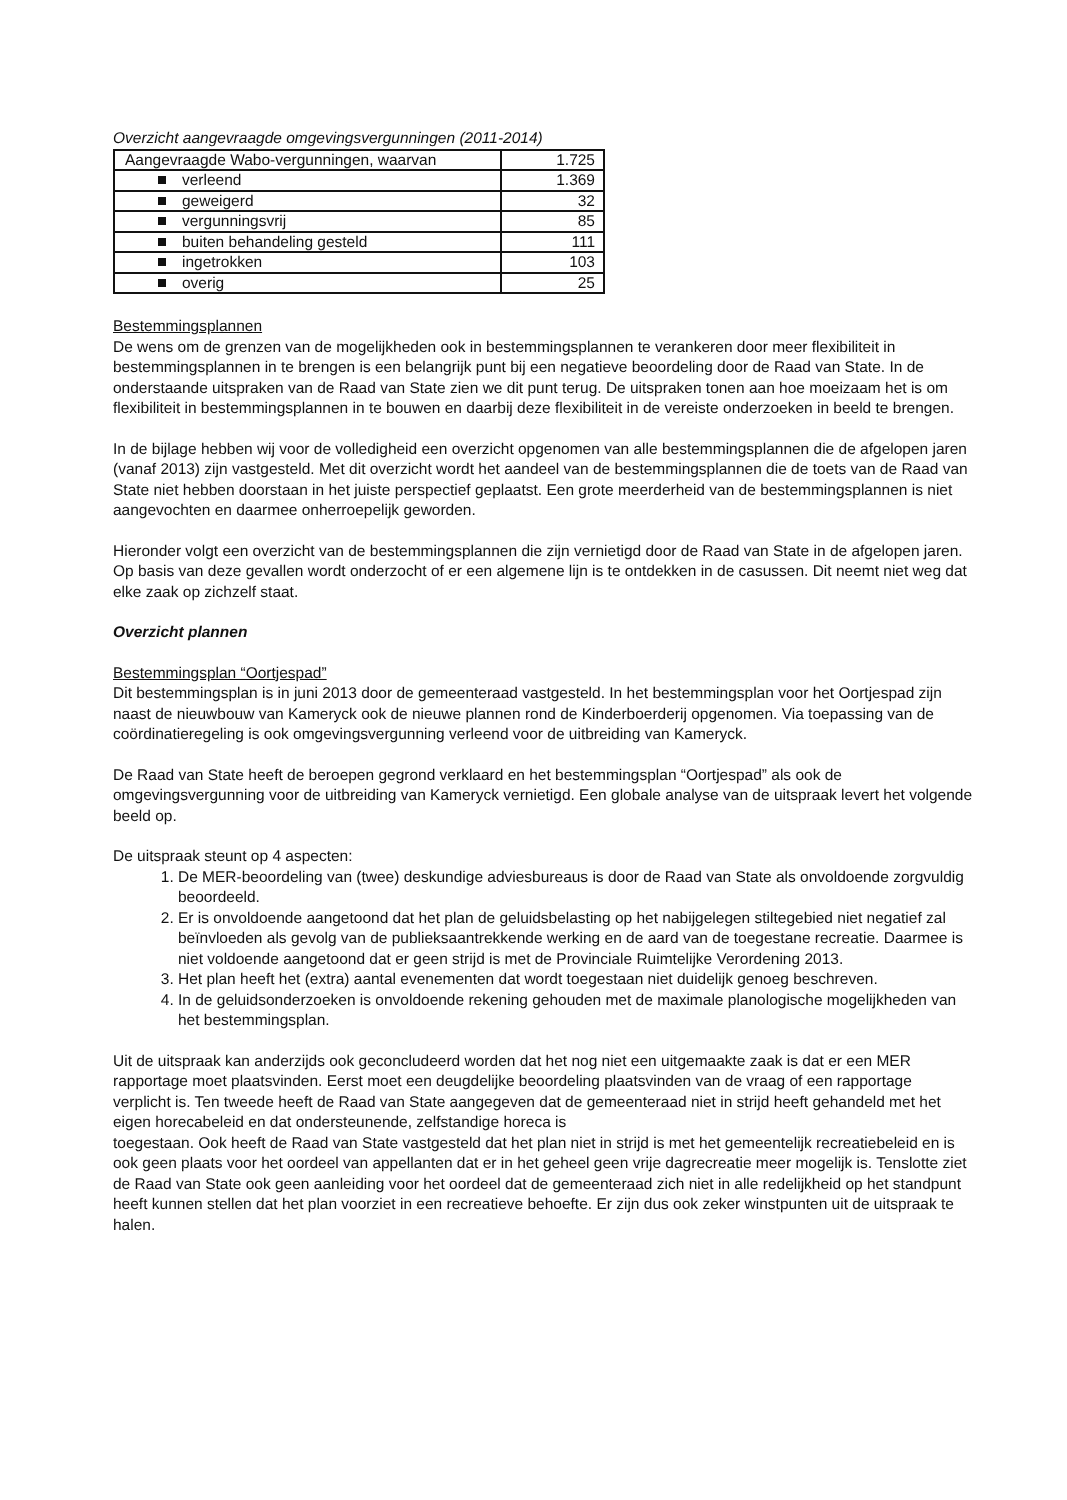Overzicht aangevraagde omgevingsvergunningen (2011-2014)
| Aangevraagde Wabo-vergunningen, waarvan | 1.725 |
| verleend | 1.369 |
| geweigerd | 32 |
| vergunningsvrij | 85 |
| buiten behandeling gesteld | 111 |
| ingetrokken | 103 |
| overig | 25 |
Bestemmingsplannen
De wens om de grenzen van de mogelijkheden ook in bestemmingsplannen te verankeren door meer flexibiliteit in bestemmingsplannen in te brengen is een belangrijk punt bij een negatieve beoordeling door de Raad van State. In de onderstaande uitspraken van de Raad van State zien we dit punt terug. De uitspraken tonen aan hoe moeizaam het is om flexibiliteit in bestemmingsplannen in te bouwen en daarbij deze flexibiliteit in de vereiste onderzoeken in beeld te brengen.
In de bijlage hebben wij voor de volledigheid een overzicht opgenomen van alle bestemmingsplannen die de afgelopen jaren (vanaf 2013) zijn vastgesteld. Met dit overzicht wordt het aandeel van de bestemmingsplannen die de toets van de Raad van State niet hebben doorstaan in het juiste perspectief geplaatst. Een grote meerderheid van de bestemmingsplannen is niet aangevochten en daarmee onherroepelijk geworden.
Hieronder volgt een overzicht van de bestemmingsplannen die zijn vernietigd door de Raad van State in de afgelopen jaren. Op basis van deze gevallen wordt onderzocht of er een algemene lijn is te ontdekken in de casussen. Dit neemt niet weg dat elke zaak op zichzelf staat.
Overzicht plannen
Bestemmingsplan “Oortjespad”
Dit bestemmingsplan is in juni 2013 door de gemeenteraad vastgesteld. In het bestemmingsplan voor het Oortjespad zijn naast de nieuwbouw van Kameryck ook de nieuwe plannen rond de Kinderboerderij opgenomen. Via toepassing van de coördinatieregeling is ook omgevingsvergunning verleend voor de uitbreiding van Kameryck.
De Raad van State heeft de beroepen gegrond verklaard en het bestemmingsplan “Oortjespad” als ook de omgevingsvergunning voor de uitbreiding van Kameryck vernietigd. Een globale analyse van de uitspraak levert het volgende beeld op.
De uitspraak steunt op 4 aspecten:
1. De MER-beoordeling van (twee) deskundige adviesbureaus is door de Raad van State als onvoldoende zorgvuldig beoordeeld.
2. Er is onvoldoende aangetoond dat het plan de geluidsbelasting op het nabijgelegen stiltegebied niet negatief zal beïnvloeden als gevolg van de publieksaantrekkende werking en de aard van de toegestane recreatie. Daarmee is niet voldoende aangetoond dat er geen strijd is met de Provinciale Ruimtelijke Verordening 2013.
3. Het plan heeft het (extra) aantal evenementen dat wordt toegestaan niet duidelijk genoeg beschreven.
4. In de geluidsonderzoeken is onvoldoende rekening gehouden met de maximale planologische mogelijkheden van het bestemmingsplan.
Uit de uitspraak kan anderzijds ook geconcludeerd worden dat het nog niet een uitgemaakte zaak is dat er een MER rapportage moet plaatsvinden. Eerst moet een deugdelijke beoordeling plaatsvinden van de vraag of een rapportage verplicht is. Ten tweede heeft de Raad van State aangegeven dat de gemeenteraad niet in strijd heeft gehandeld met het eigen horecabeleid en dat ondersteunende, zelfstandige horeca is
toegestaan. Ook heeft de Raad van State vastgesteld dat het plan niet in strijd is met het gemeentelijk recreatiebeleid en is ook geen plaats voor het oordeel van appellanten dat er in het geheel geen vrije dagrecreatie meer mogelijk is. Tenslotte ziet de Raad van State ook geen aanleiding voor het oordeel dat de gemeenteraad zich niet in alle redelijkheid op het standpunt heeft kunnen stellen dat het plan voorziet in een recreatieve behoefte. Er zijn dus ook zeker winstpunten uit de uitspraak te halen.